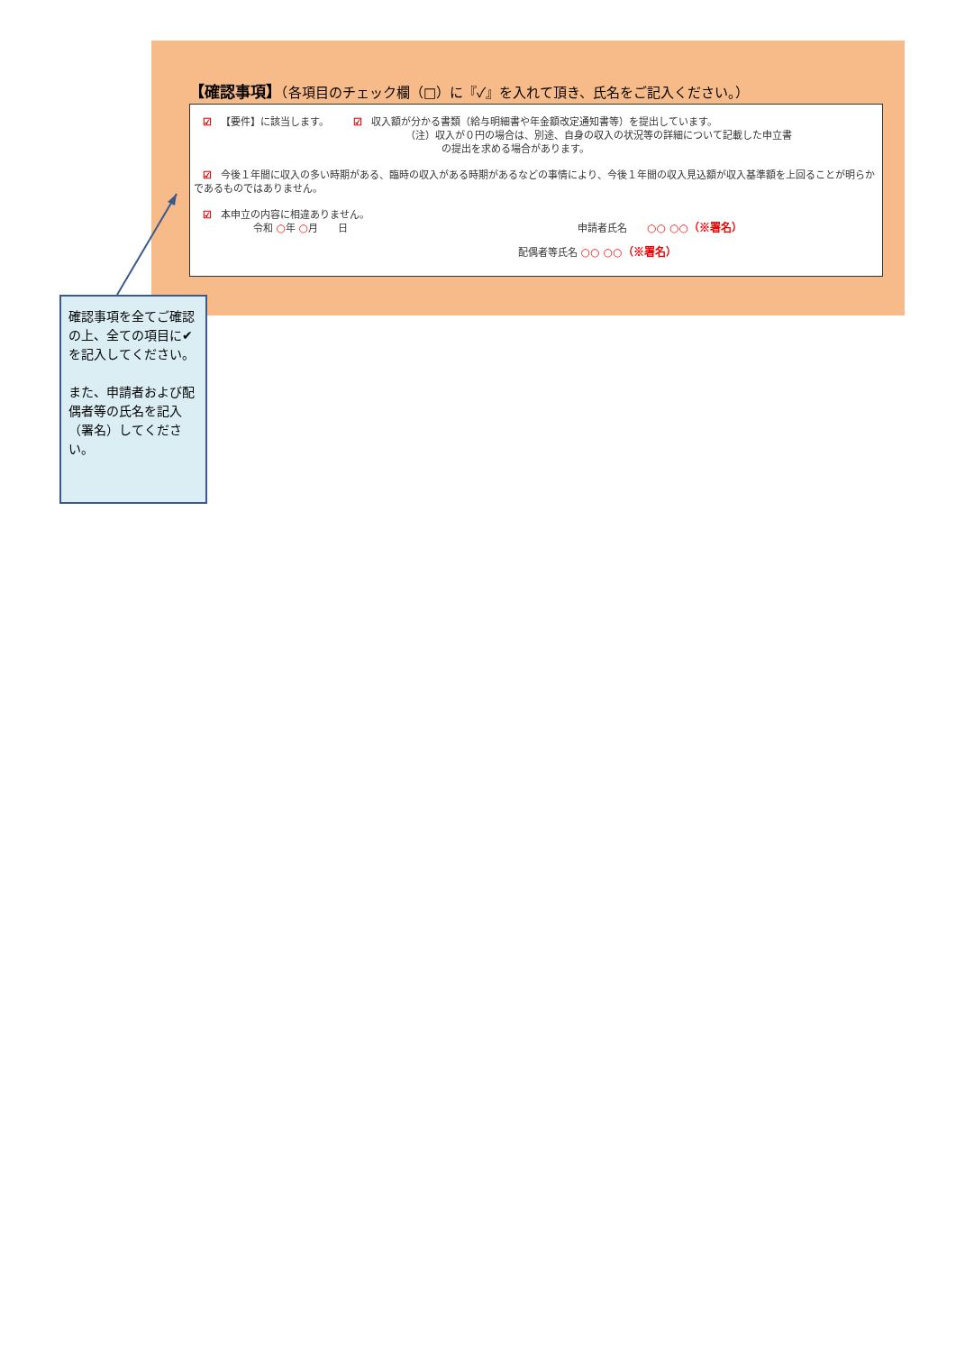【確認事項】（各項目のチェック欄（□）に『✓』を入れて頂き、氏名をご記入ください。）
☑ 【要件】に該当します。　　☑ 収入額が分かる書類（給与明細書や年金額改定通知書等）を提出しています。
（注）収入が０円の場合は、別途、自身の収入の状況等の詳細について記載した申立書
の提出を求める場合があります。
☑ 今後１年間に収入の多い時期がある、臨時の収入がある時期があるなどの事情により、今後１年間の収入見込額が収入基準額を上回ることが明らかであるものではありません。
☑ 本申立の内容に相違ありません。
令和 ○年 ○月　　日 申請者氏名　　○○ ○○（※署名）
配偶者等氏名 ○○ ○○（※署名）
確認事項を全てご確認の上、全ての項目に✔を記入してください。
また、申請者および配偶者等の氏名を記入（署名）してください。